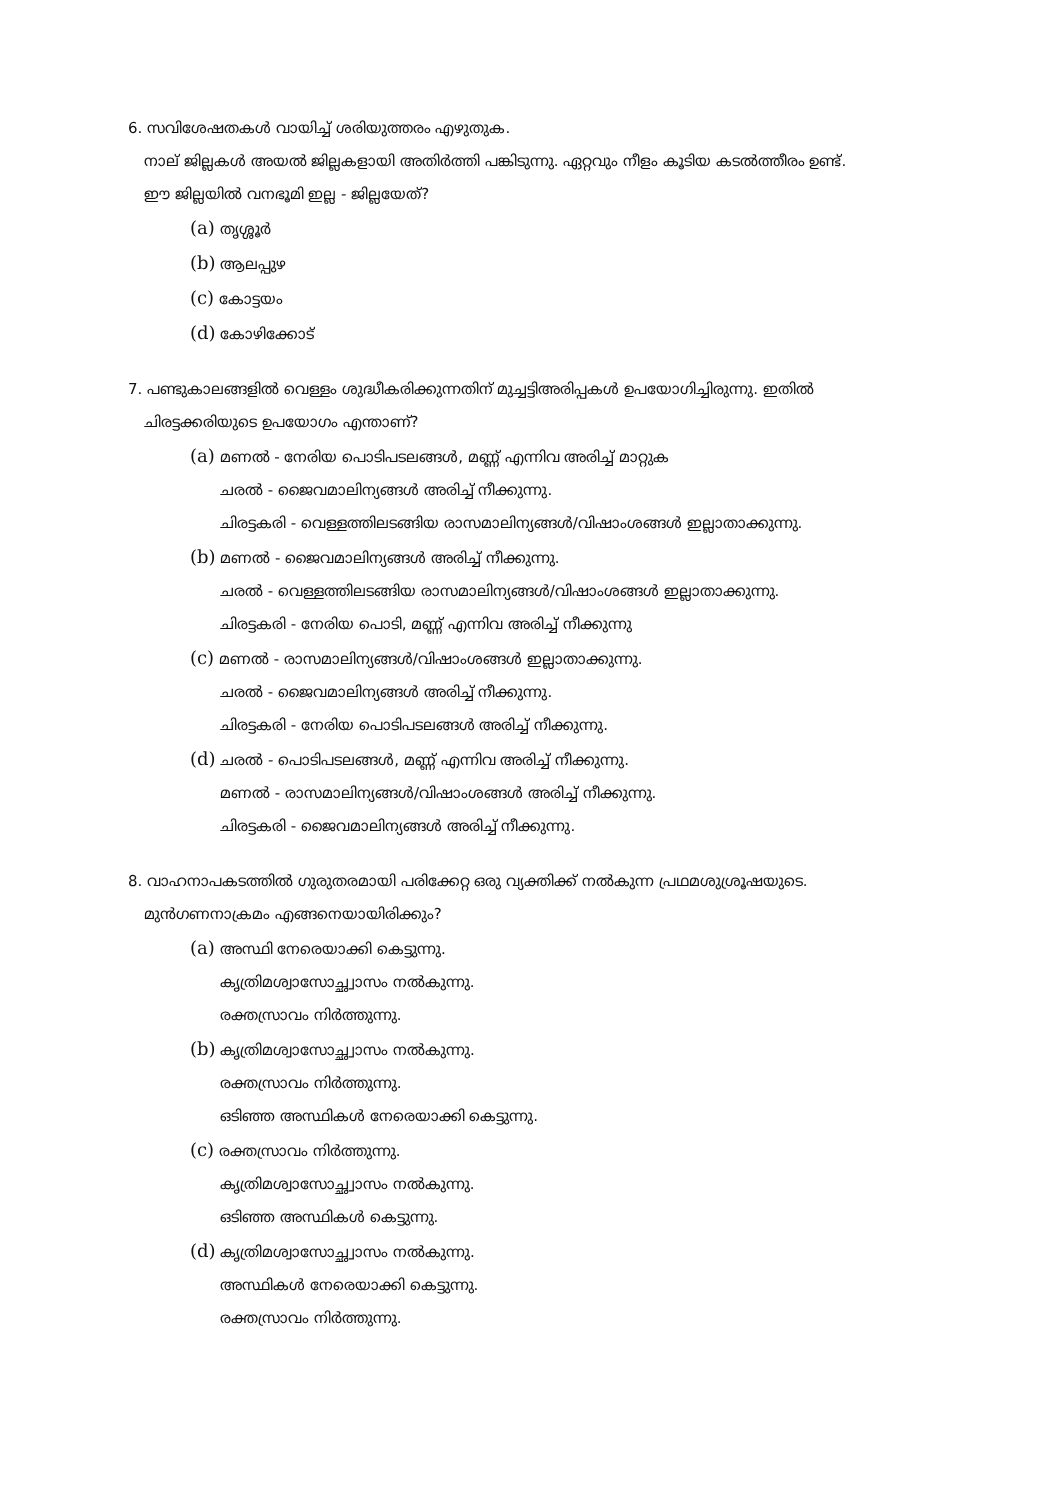6. സവിശേഷതകൾ വായിച്ച് ശരിയുത്തരം എഴുതുക.
നാല് ജില്ലകൾ അയൽ ജില്ലകളായി അതിർത്തി പങ്കിടുന്നു. ഏറ്റവും നീളം കൂടിയ കടൽത്തീരം ഉണ്ട്.
ഈ ജില്ലയിൽ വനഭൂമി ഇല്ല - ജില്ലയേത്?
(a) തൃശ്ശൂർ
(b) ആലപ്പുഴ
(c) കോട്ടയം
(d) കോഴിക്കോട്
7. പണ്ടുകാലങ്ങളിൽ വെള്ളം ശുദ്ധീകരിക്കുന്നതിന് മുച്ചട്ടിഅരിപ്പകൾ ഉപയോഗിച്ചിരുന്നു. ഇതിൽ
ചിരട്ടക്കരിയുടെ ഉപയോഗം എന്താണ്?
(a) മണൽ - നേരിയ പൊടിപടലങ്ങൾ, മണ്ണ് എന്നിവ അരിച്ച് മാറ്റുക
ചരൽ - ജൈവമാലിന്യങ്ങൾ അരിച്ച് നീക്കുന്നു.
ചിരട്ടകരി - വെള്ളത്തിലടങ്ങിയ രാസമാലിന്യങ്ങൾ/വിഷാംശങ്ങൾ ഇല്ലാതാക്കുന്നു.
(b) മണൽ - ജൈവമാലിന്യങ്ങൾ അരിച്ച് നീക്കുന്നു.
ചരൽ - വെള്ളത്തിലടങ്ങിയ രാസമാലിന്യങ്ങൾ/വിഷാംശങ്ങൾ ഇല്ലാതാക്കുന്നു.
ചിരട്ടകരി - നേരിയ പൊടി, മണ്ണ് എന്നിവ അരിച്ച് നീക്കുന്നു
(c) മണൽ - രാസമാലിന്യങ്ങൾ/വിഷാംശങ്ങൾ ഇല്ലാതാക്കുന്നു.
ചരൽ - ജൈവമാലിന്യങ്ങൾ അരിച്ച് നീക്കുന്നു.
ചിരട്ടകരി - നേരിയ പൊടിപടലങ്ങൾ അരിച്ച് നീക്കുന്നു.
(d) ചരൽ - പൊടിപടലങ്ങൾ, മണ്ണ് എന്നിവ അരിച്ച് നീക്കുന്നു.
മണൽ - രാസമാലിന്യങ്ങൾ/വിഷാംശങ്ങൾ അരിച്ച് നീക്കുന്നു.
ചിരട്ടകരി - ജൈവമാലിന്യങ്ങൾ അരിച്ച് നീക്കുന്നു.
8. വാഹനാപകടത്തിൽ ഗുരുതരമായി പരിക്കേറ്റ ഒരു വ്യക്തിക്ക് നൽകുന്ന പ്രഥമശുശ്രൂഷയുടെ.
മുൻഗണനാക്രമം എങ്ങനെയായിരിക്കും?
(a) അസ്ഥി നേരെയാക്കി കെട്ടുന്നു.
കൃത്രിമശ്വാസോച്ഛ്വാസം നൽകുന്നു.
രക്തസ്രാവം നിർത്തുന്നു.
(b) കൃത്രിമശ്വാസോച്ഛ്വാസം നൽകുന്നു.
രക്തസ്രാവം നിർത്തുന്നു.
ഒടിഞ്ഞ അസ്ഥികൾ നേരെയാക്കി കെട്ടുന്നു.
(c) രക്തസ്രാവം നിർത്തുന്നു.
കൃത്രിമശ്വാസോച്ഛ്വാസം നൽകുന്നു.
ഒടിഞ്ഞ അസ്ഥികൾ കെട്ടുന്നു.
(d) കൃത്രിമശ്വാസോച്ഛ്വാസം നൽകുന്നു.
അസ്ഥികൾ നേരെയാക്കി കെട്ടുന്നു.
രക്തസ്രാവം നിർത്തുന്നു.